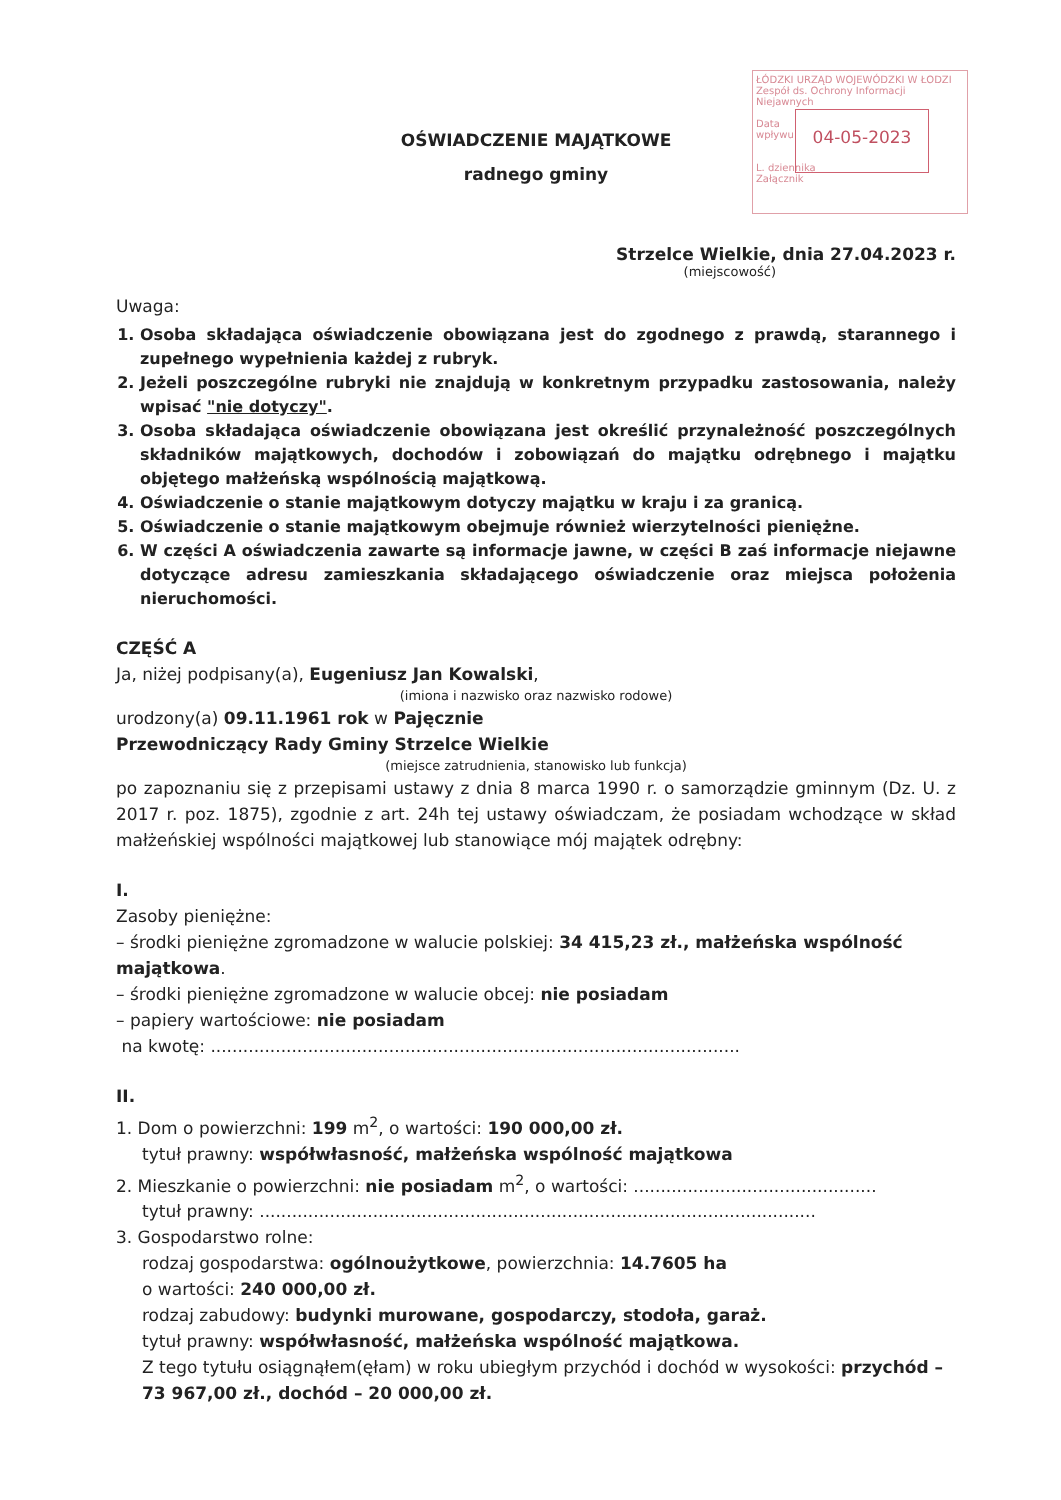ŁÓDZKI URZĄD WOJEWÓDZKI W ŁODZI
Zespół ds. Ochrony Informacji Niejawnych
Data
wpływu
L. dziennika
Załącznik
04-05-2023
OŚWIADCZENIE MAJĄTKOWE
radnego gminy
Strzelce Wielkie, dnia 27.04.2023 r.
(miejscowość)
Uwaga:
1. Osoba składająca oświadczenie obowiązana jest do zgodnego z prawdą, starannego i zupełnego wypełnienia każdej z rubryk.
2. Jeżeli poszczególne rubryki nie znajdują w konkretnym przypadku zastosowania, należy wpisać "nie dotyczy".
3. Osoba składająca oświadczenie obowiązana jest określić przynależność poszczególnych składników majątkowych, dochodów i zobowiązań do majątku odrębnego i majątku objętego małżeńską wspólnością majątkową.
4. Oświadczenie o stanie majątkowym dotyczy majątku w kraju i za granicą.
5. Oświadczenie o stanie majątkowym obejmuje również wierzytelności pieniężne.
6. W części A oświadczenia zawarte są informacje jawne, w części B zaś informacje niejawne dotyczące adresu zamieszkania składającego oświadczenie oraz miejsca położenia nieruchomości.
CZĘŚĆ A
Ja, niżej podpisany(a), Eugeniusz Jan Kowalski,
(imiona i nazwisko oraz nazwisko rodowe)
urodzony(a) 09.11.1961 rok w Pajęcznie
Przewodniczący Rady Gminy Strzelce Wielkie
(miejsce zatrudnienia, stanowisko lub funkcja)
po zapoznaniu się z przepisami ustawy z dnia 8 marca 1990 r. o samorządzie gminnym (Dz. U. z 2017 r. poz. 1875), zgodnie z art. 24h tej ustawy oświadczam, że posiadam wchodzące w skład małżeńskiej wspólności majątkowej lub stanowiące mój majątek odrębny:
I.
Zasoby pieniężne:
– środki pieniężne zgromadzone w walucie polskiej: 34 415,23 zł., małżeńska wspólność majątkowa.
– środki pieniężne zgromadzone w walucie obcej: nie posiadam
– papiery wartościowe: nie posiadam
na kwotę: ..................................................................................................
II.
1. Dom o powierzchni: 199 m<sup>2</sup>, o wartości: 190 000,00 zł.
tytuł prawny: współwłasność, małżeńska wspólność majątkowa
2. Mieszkanie o powierzchni: nie posiadam m<sup>2</sup>, o wartości: .............................................
tytuł prawny: .......................................................................................................
3. Gospodarstwo rolne:
rodzaj gospodarstwa: ogólnoużytkowe, powierzchnia: 14.7605 ha
o wartości: 240 000,00 zł.
rodzaj zabudowy: budynki murowane, gospodarczy, stodoła, garaż.
tytuł prawny: współwłasność, małżeńska wspólność majątkowa.
Z tego tytułu osiągnąłem(ęłam) w roku ubiegłym przychód i dochód w wysokości: przychód – 73 967,00 zł., dochód – 20 000,00 zł.